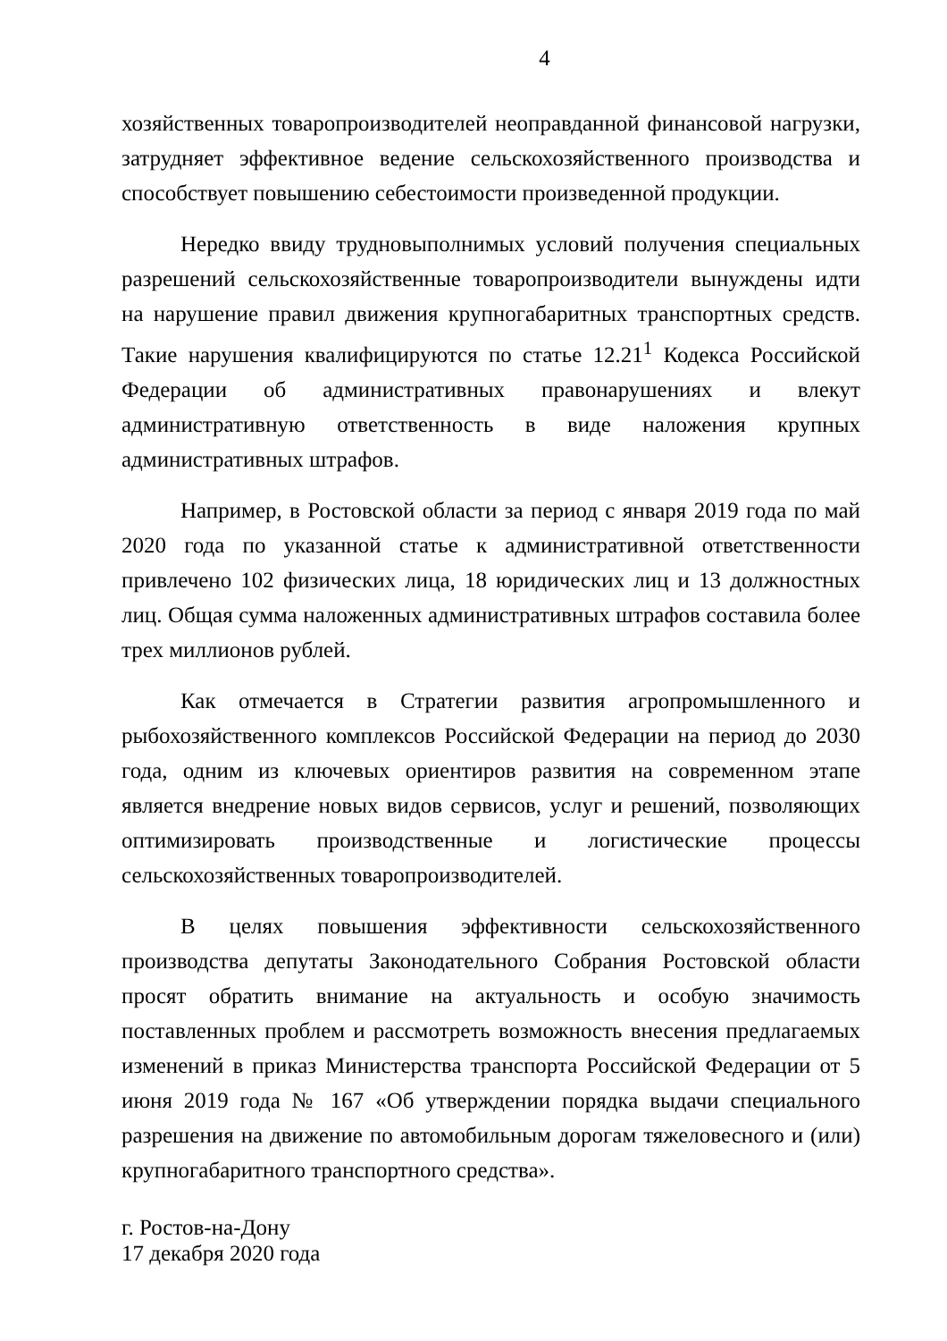4
хозяйственных товаропроизводителей неоправданной финансовой нагрузки, затрудняет эффективное ведение сельскохозяйственного производства и способствует повышению себестоимости произведенной продукции.
Нередко ввиду трудновыполнимых условий получения специальных разрешений сельскохозяйственные товаропроизводители вынуждены идти на нарушение правил движения крупногабаритных транспортных средств. Такие нарушения квалифицируются по статье 12.21<sup>1</sup> Кодекса Российской Федерации об административных правонарушениях и влекут административную ответственность в виде наложения крупных административных штрафов.
Например, в Ростовской области за период с января 2019 года по май 2020 года по указанной статье к административной ответственности привлечено 102 физических лица, 18 юридических лиц и 13 должностных лиц. Общая сумма наложенных административных штрафов составила более трех миллионов рублей.
Как отмечается в Стратегии развития агропромышленного и рыбохозяйственного комплексов Российской Федерации на период до 2030 года, одним из ключевых ориентиров развития на современном этапе является внедрение новых видов сервисов, услуг и решений, позволяющих оптимизировать производственные и логистические процессы сельскохозяйственных товаропроизводителей.
В целях повышения эффективности сельскохозяйственного производства депутаты Законодательного Собрания Ростовской области просят обратить внимание на актуальность и особую значимость поставленных проблем и рассмотреть возможность внесения предлагаемых изменений в приказ Министерства транспорта Российской Федерации от 5 июня 2019 года № 167 «Об утверждении порядка выдачи специального разрешения на движение по автомобильным дорогам тяжеловесного и (или) крупногабаритного транспортного средства».
г. Ростов-на-Дону
17 декабря 2020 года